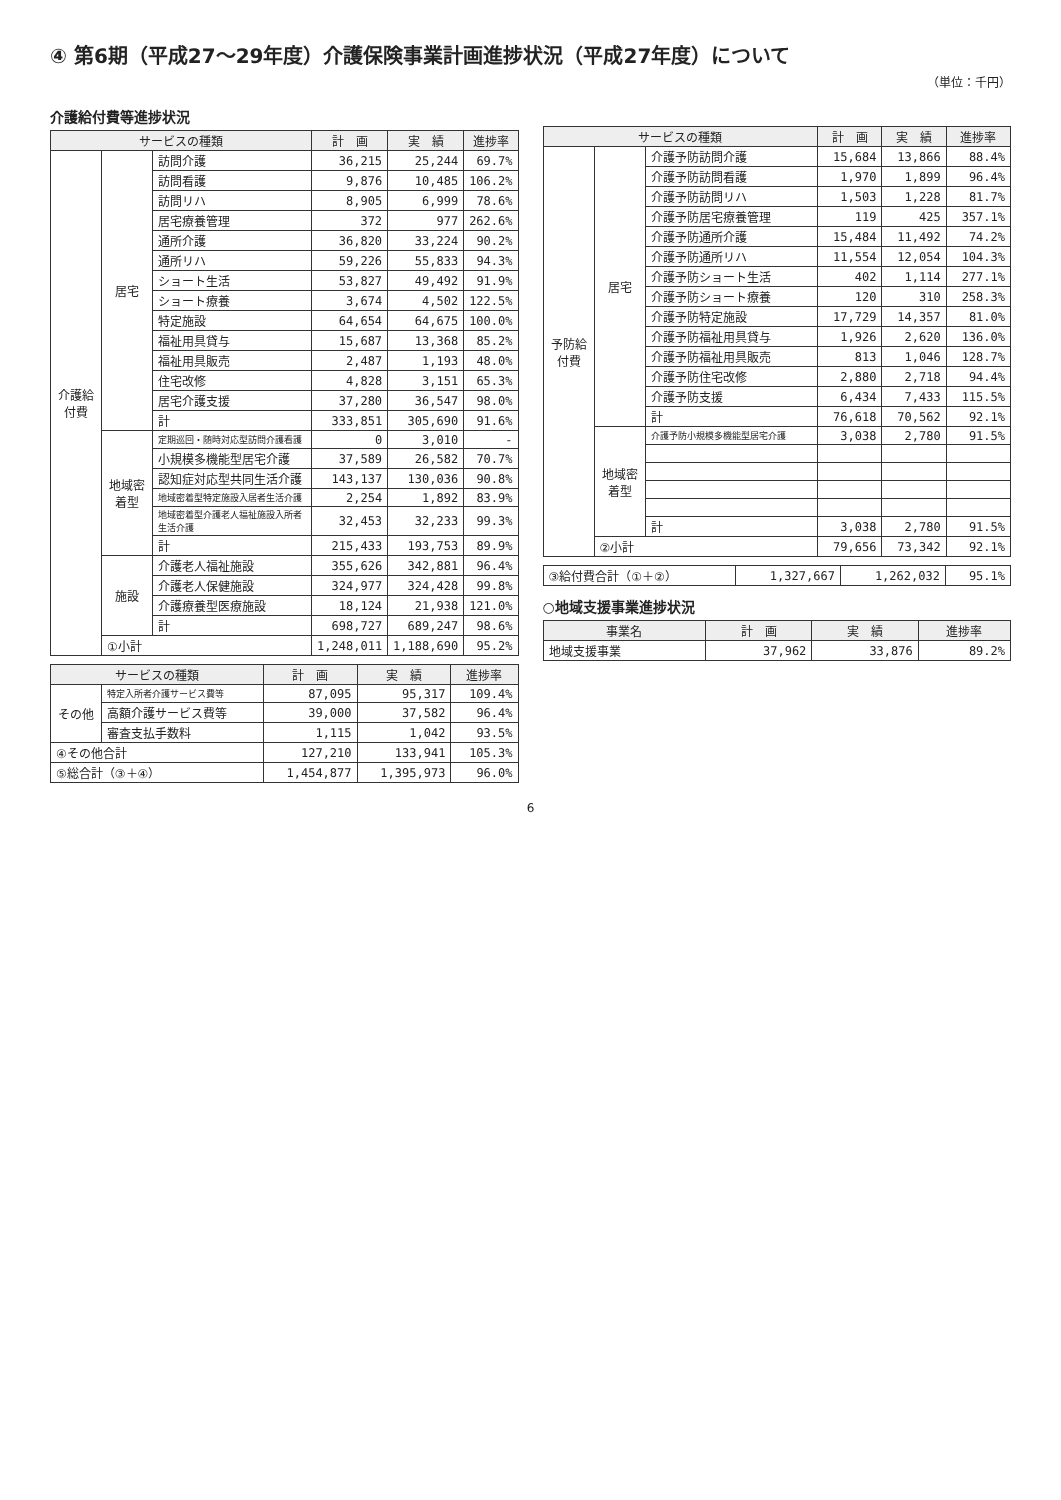④ 第6期（平成27～29年度）介護保険事業計画進捗状況（平成27年度）について
（単位：千円）
介護給付費等進捗状況
| サービスの種類 | | | 計 画 | 実 績 | 進捗率 |
| --- | --- | --- | --- | --- | --- |
| 介護給付費 | 居宅 | 訪問介護 | 36,215 | 25,244 | 69.7% |
| | | 訪問看護 | 9,876 | 10,485 | 106.2% |
| | | 訪問リハ | 8,905 | 6,999 | 78.6% |
| | | 居宅療養管理 | 372 | 977 | 262.6% |
| | | 通所介護 | 36,820 | 33,224 | 90.2% |
| | | 通所リハ | 59,226 | 55,833 | 94.3% |
| | | ショート生活 | 53,827 | 49,492 | 91.9% |
| | | ショート療養 | 3,674 | 4,502 | 122.5% |
| | | 特定施設 | 64,654 | 64,675 | 100.0% |
| | | 福祉用具貸与 | 15,687 | 13,368 | 85.2% |
| | | 福祉用具販売 | 2,487 | 1,193 | 48.0% |
| | | 住宅改修 | 4,828 | 3,151 | 65.3% |
| | | 居宅介護支援 | 37,280 | 36,547 | 98.0% |
| | | 計 | 333,851 | 305,690 | 91.6% |
| | 地域密着型 | 定期巡回・随時対応型訪問介護看護 | 0 | 3,010 | - |
| | | 小規模多機能型居宅介護 | 37,589 | 26,582 | 70.7% |
| | | 認知症対応型共同生活介護 | 143,137 | 130,036 | 90.8% |
| | | 地域密着型特定施設入居者生活介護 | 2,254 | 1,892 | 83.9% |
| | | 地域密着型介護老人福祉施設入所者生活介護 | 32,453 | 32,233 | 99.3% |
| | | 計 | 215,433 | 193,753 | 89.9% |
| | 施設 | 介護老人福祉施設 | 355,626 | 342,881 | 96.4% |
| | | 介護老人保健施設 | 324,977 | 324,428 | 99.8% |
| | | 介護療養型医療施設 | 18,124 | 21,938 | 121.0% |
| | | 計 | 698,727 | 689,247 | 98.6% |
| | ①小計 | | 1,248,011 | 1,188,690 | 95.2% |
| サービスの種類 | | 計 画 | 実 績 | 進捗率 |
| --- | --- | --- | --- | --- |
| その他 | 特定入所者介護サービス費等 | 87,095 | 95,317 | 109.4% |
| | 高額介護サービス費等 | 39,000 | 37,582 | 96.4% |
| | 審査支払手数料 | 1,115 | 1,042 | 93.5% |
| ④その他合計 | | 127,210 | 133,941 | 105.3% |
| ⑤総合計（③＋④） | | 1,454,877 | 1,395,973 | 96.0% |
| サービスの種類 | | | 計 画 | 実 績 | 進捗率 |
| --- | --- | --- | --- | --- | --- |
| 予防給付費 | 居宅 | 介護予防訪問介護 | 15,684 | 13,866 | 88.4% |
| | | 介護予防訪問看護 | 1,970 | 1,899 | 96.4% |
| | | 介護予防訪問リハ | 1,503 | 1,228 | 81.7% |
| | | 介護予防居宅療養管理 | 119 | 425 | 357.1% |
| | | 介護予防通所介護 | 15,484 | 11,492 | 74.2% |
| | | 介護予防通所リハ | 11,554 | 12,054 | 104.3% |
| | | 介護予防ショート生活 | 402 | 1,114 | 277.1% |
| | | 介護予防ショート療養 | 120 | 310 | 258.3% |
| | | 介護予防特定施設 | 17,729 | 14,357 | 81.0% |
| | | 介護予防福祉用具貸与 | 1,926 | 2,620 | 136.0% |
| | | 介護予防福祉用具販売 | 813 | 1,046 | 128.7% |
| | | 介護予防住宅改修 | 2,880 | 2,718 | 94.4% |
| | | 介護予防支援 | 6,434 | 7,433 | 115.5% |
| | | 計 | 76,618 | 70,562 | 92.1% |
| | 地域密着型 | 介護予防小規模多機能型居宅介護 | 3,038 | 2,780 | 91.5% |
| | | 計 | 3,038 | 2,780 | 91.5% |
| | ②小計 | | 79,656 | 73,342 | 92.1% |
| ③給付費合計（①＋②） | 1,327,667 | 1,262,032 | 95.1% |
○地域支援事業進捗状況
| 事業名 | 計 画 | 実 績 | 進捗率 |
| --- | --- | --- | --- |
| 地域支援事業 | 37,962 | 33,876 | 89.2% |
6